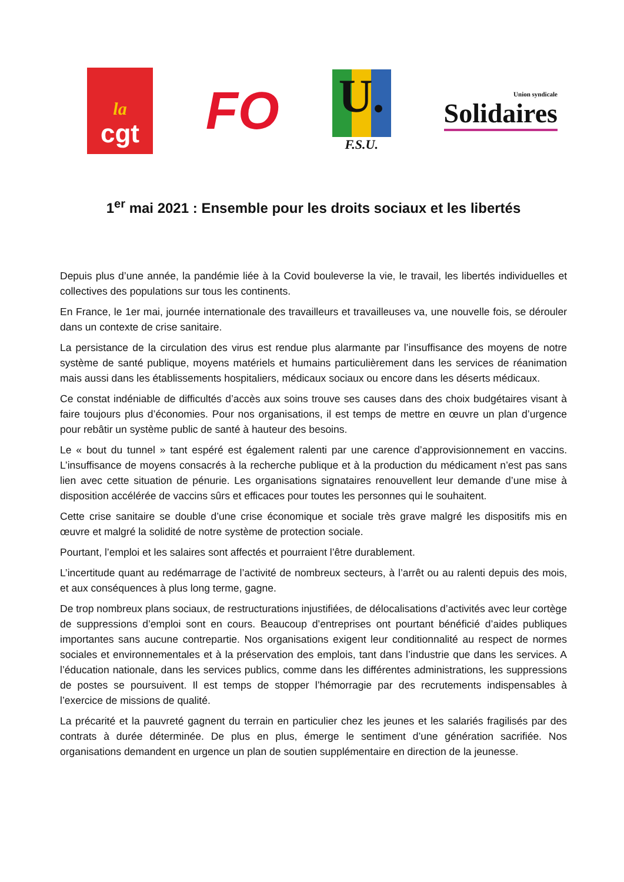la
cgt
FO
U.
F.S.U.
Union syndicale
Solidaires
1<sup>er</sup> mai 2021 : Ensemble pour les droits sociaux et les libertés
Depuis plus d’une année, la pandémie liée à la Covid bouleverse la vie, le travail, les libertés individuelles et collectives des populations sur tous les continents.
En France, le 1er mai, journée internationale des travailleurs et travailleuses va, une nouvelle fois, se dérouler dans un contexte de crise sanitaire.
La persistance de la circulation des virus est rendue plus alarmante par l’insuffisance des moyens de notre système de santé publique, moyens matériels et humains particulièrement dans les services de réanimation mais aussi dans les établissements hospitaliers, médicaux sociaux ou encore dans les déserts médicaux.
Ce constat indéniable de difficultés d’accès aux soins trouve ses causes dans des choix budgétaires visant à faire toujours plus d’économies. Pour nos organisations, il est temps de mettre en œuvre un plan d’urgence pour rebâtir un système public de santé à hauteur des besoins.
Le « bout du tunnel » tant espéré est également ralenti par une carence d’approvisionnement en vaccins. L’insuffisance de moyens consacrés à la recherche publique et à la production du médicament n’est pas sans lien avec cette situation de pénurie. Les organisations signataires renouvellent leur demande d’une mise à disposition accélérée de vaccins sûrs et efficaces pour toutes les personnes qui le souhaitent.
Cette crise sanitaire se double d’une crise économique et sociale très grave malgré les dispositifs mis en œuvre et malgré la solidité de notre système de protection sociale.
Pourtant, l’emploi et les salaires sont affectés et pourraient l’être durablement.
L’incertitude quant au redémarrage de l’activité de nombreux secteurs, à l’arrêt ou au ralenti depuis des mois, et aux conséquences à plus long terme, gagne.
De trop nombreux plans sociaux, de restructurations injustifiées, de délocalisations d’activités avec leur cortège de suppressions d’emploi sont en cours. Beaucoup d’entreprises ont pourtant bénéficié d’aides publiques importantes sans aucune contrepartie. Nos organisations exigent leur conditionnalité au respect de normes sociales et environnementales et à la préservation des emplois, tant dans l’industrie que dans les services. A l’éducation nationale, dans les services publics, comme dans les différentes administrations, les suppressions de postes se poursuivent. Il est temps de stopper l’hémorragie par des recrutements indispensables à l’exercice de missions de qualité.
La précarité et la pauvreté gagnent du terrain en particulier chez les jeunes et les salariés fragilisés par des contrats à durée déterminée. De plus en plus, émerge le sentiment d’une génération sacrifiée. Nos organisations demandent en urgence un plan de soutien supplémentaire en direction de la jeunesse.